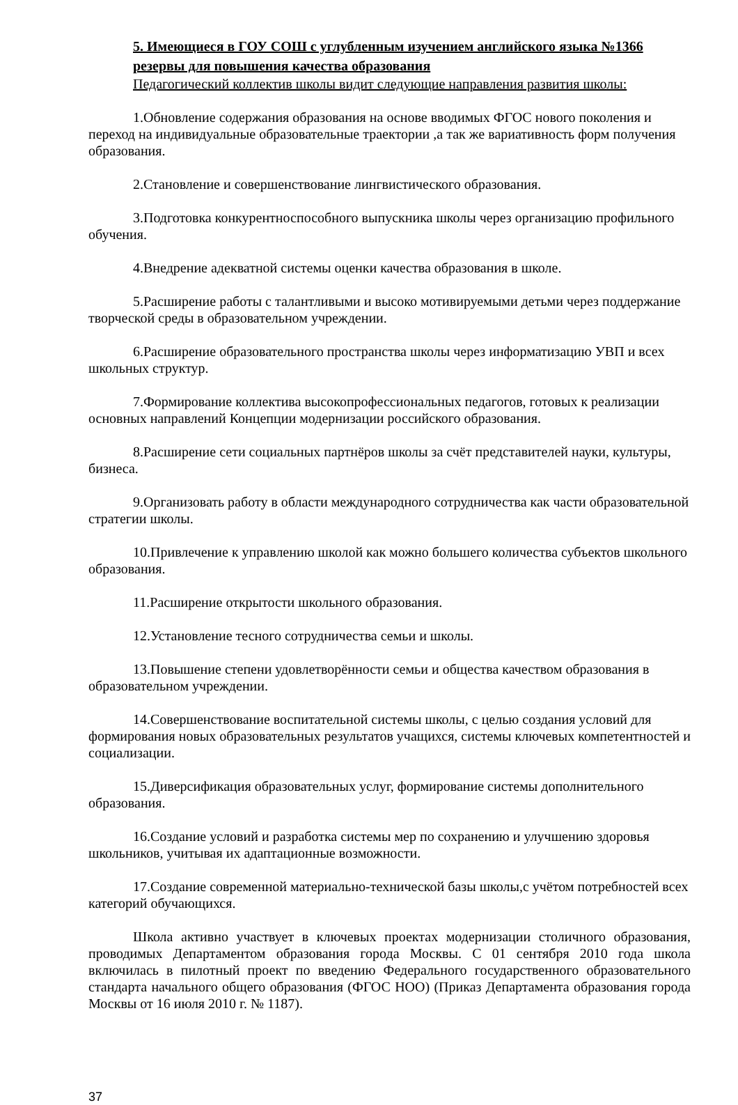5. Имеющиеся в ГОУ СОШ с углубленным изучением английского языка №1366 резервы для повышения качества образования
Педагогический коллектив школы видит следующие направления развития школы:
1.Обновление содержания образования на основе вводимых ФГОС нового поколения и переход на индивидуальные образовательные траектории ,а так же вариативность форм получения образования.
2.Становление и совершенствование лингвистического образования.
3.Подготовка конкурентноспособного выпускника школы через организацию профильного обучения.
4.Внедрение адекватной системы оценки качества образования в школе.
5.Расширение работы с талантливыми и высоко мотивируемыми детьми через поддержание творческой среды в образовательном учреждении.
6.Расширение образовательного пространства школы через информатизацию УВП и всех школьных структур.
7.Формирование коллектива высокопрофессиональных педагогов, готовых к реализации основных направлений Концепции модернизации российского образования.
8.Расширение сети социальных партнёров школы за счёт представителей науки, культуры, бизнеса.
9.Организовать работу в области международного сотрудничества как части образовательной стратегии школы.
10.Привлечение к управлению школой как можно большего количества субъектов школьного образования.
11.Расширение открытости школьного образования.
12.Установление тесного сотрудничества семьи и школы.
13.Повышение степени удовлетворённости семьи и общества качеством образования в образовательном учреждении.
14.Совершенствование воспитательной системы школы, с целью создания условий для формирования новых образовательных результатов учащихся, системы ключевых компетентностей и социализации.
15.Диверсификация образовательных услуг, формирование системы дополнительного образования.
16.Создание условий и разработка системы мер по сохранению и улучшению здоровья школьников, учитывая их адаптационные возможности.
17.Создание современной материально-технической базы школы,с учётом потребностей всех категорий обучающихся.
Школа активно участвует в ключевых проектах модернизации столичного образования, проводимых Департаментом образования города Москвы. С 01 сентября 2010 года школа включилась в пилотный проект по введению Федерального государственного образовательного стандарта начального общего образования (ФГОС НОО) (Приказ Департамента образования города Москвы от 16 июля 2010 г. № 1187).
37